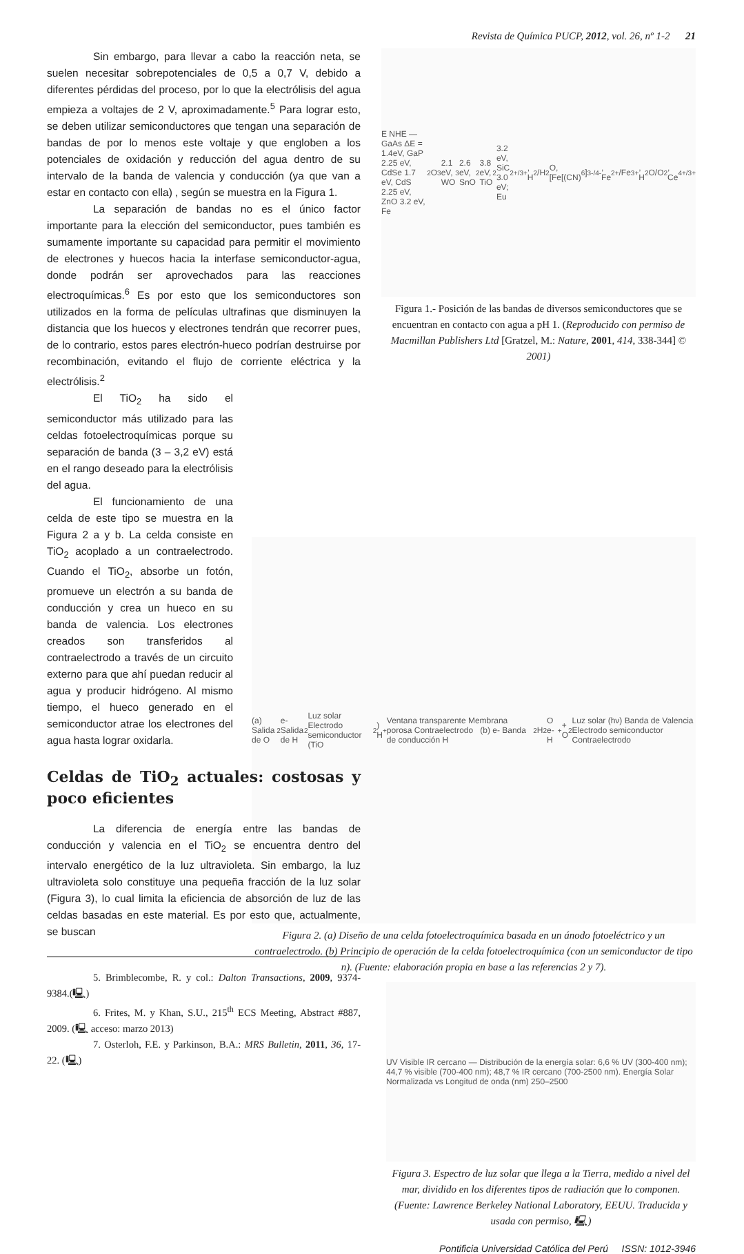Revista de Química PUCP, 2012, vol. 26, nº 1-2 21
Sin embargo, para llevar a cabo la reacción neta, se suelen necesitar sobrepotenciales de 0,5 a 0,7 V, debido a diferentes pérdidas del proceso, por lo que la electrólisis del agua empieza a voltajes de 2 V, aproximadamente.<sup>5</sup> Para lograr esto, se deben utilizar semiconductores que tengan una separación de bandas de por lo menos este voltaje y que engloben a los potenciales de oxidación y reducción del agua dentro de su intervalo de la banda de valencia y conducción (ya que van a estar en contacto con ella) , según se muestra en la Figura 1.
La separación de bandas no es el único factor importante para la elección del semiconductor, pues también es sumamente importante su capacidad para permitir el movimiento de electrones y huecos hacia la interfase semiconductor-agua, donde podrán ser aprovechados para las reacciones electroquímicas.<sup>6</sup> Es por esto que los semiconductores son utilizados en la forma de películas ultrafinas que disminuyen la distancia que los huecos y electrones tendrán que recorrer pues, de lo contrario, estos pares electrón-hueco podrían destruirse por recombinación, evitando el flujo de corriente eléctrica y la electrólisis.<sup>2</sup>
El TiO<sub>2</sub> ha sido el semiconductor más utilizado para las celdas fotoelectroquímicas porque su separación de banda (3 – 3,2 eV) está en el rango deseado para la electrólisis del agua.
El funcionamiento de una celda de este tipo se muestra en la Figura 2 a y b. La celda consiste en TiO<sub>2</sub> acoplado a un contraelectrodo. Cuando el TiO<sub>2</sub>, absorbe un fotón, promueve un electrón a su banda de conducción y crea un hueco en su banda de valencia. Los electrones creados son transferidos al contraelectrodo a través de un circuito externo para que ahí puedan reducir al agua y producir hidrógeno. Al mismo tiempo, el hueco generado en el semiconductor atrae los electrones del agua hasta lograr oxidarla.
Celdas de TiO<sub>2</sub> actuales: costosas y poco eficientes
La diferencia de energía entre las bandas de conducción y valencia en el TiO<sub>2</sub> se encuentra dentro del intervalo energético de la luz ultravioleta. Sin embargo, la luz ultravioleta solo constituye una pequeña fracción de la luz solar (Figura 3), lo cual limita la eficiencia de absorción de luz de las celdas basadas en este material. Es por esto que, actualmente, se buscan
5. Brimblecombe, R. y col.: Dalton Transactions, 2009, 9374-9384.(🖳)
6. Frites, M. y Khan, S.U., 215<sup>th</sup> ECS Meeting, Abstract #887, 2009. (🖳 acceso: marzo 2013)
7. Osterloh, F.E. y Parkinson, B.A.: MRS Bulletin, 2011, 36, 17-22. (🖳)
E NHE — GaAs ΔE = 1.4eV, GaP 2.25 eV, CdSe 1.7 eV, CdS 2.25 eV, ZnO 3.2 eV, Fe<sub>2</sub>O<sub>3</sub> 2.1 eV, WO<sub>3</sub> 2.6 eV, SnO<sub>2</sub> 3.8 eV, TiO<sub>2</sub> 3.2 eV, SiC 3.0 eV; Eu<sup>2+/3+</sup>, H<sub>2</sub>/H<sub>2</sub>O, [Fe[(CN)<sub>6</sub>]<sup>3-/4-</sup>, Fe<sup>2+</sup>/Fe<sup>3+</sup>, H<sub>2</sub>O/O<sub>2</sub>, Ce<sup>4+/3+</sup>
Figura 1.- Posición de las bandas de diversos semiconductores que se encuentran en contacto con agua a pH 1. (Reproducido con permiso de Macmillan Publishers Ltd [Gratzel, M.: Nature, 2001, 414, 338-344] © 2001)
(a) Salida de O<sub>2</sub> e- Salida de H<sub>2</sub> Luz solar Electrodo semiconductor (TiO<sub>2</sub>) H<sup>+</sup> Ventana transparente Membrana porosa Contraelectrodo (b) e- Banda de conducción H<sub>2</sub> H<sub>2</sub>O e- H<sup>+</sup> + O<sub>2</sub> Luz solar (hν) Banda de Valencia Electrodo semiconductor Contraelectrodo
Figura 2. (a) Diseño de una celda fotoelectroquímica basada en un ánodo fotoeléctrico y un contraelectrodo. (b) Principio de operación de la celda fotoelectroquímica (con un semiconductor de tipo n). (Fuente: elaboración propia en base a las referencias 2 y 7).
UV Visible IR cercano — Distribución de la energía solar: 6,6 % UV (300-400 nm); 44,7 % visible (700-400 nm); 48,7 % IR cercano (700-2500 nm). Energía Solar Normalizada vs Longitud de onda (nm) 250–2500
Figura 3. Espectro de luz solar que llega a la Tierra, medido a nivel del mar, dividido en los diferentes tipos de radiación que lo componen. (Fuente: Lawrence Berkeley National Laboratory, EEUU. Traducida y usada con permiso, 🖳)
Pontificia Universidad Católica del Perú ISSN: 1012-3946